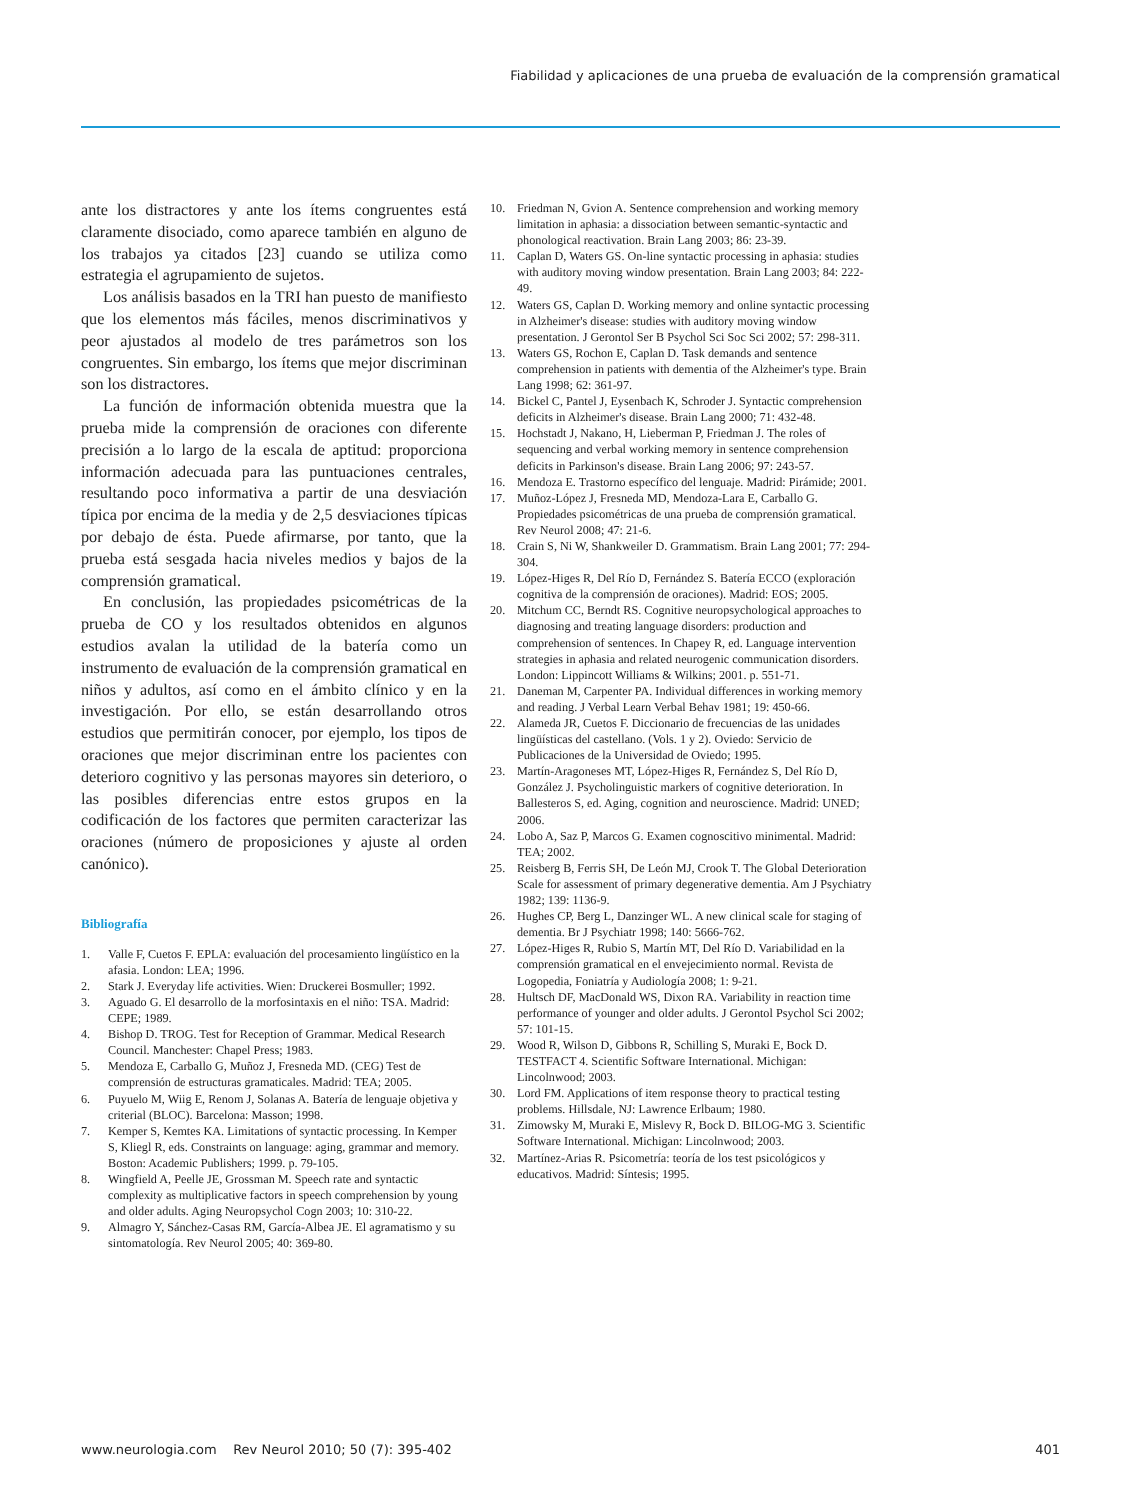Fiabilidad y aplicaciones de una prueba de evaluación de la comprensión gramatical
ante los distractores y ante los ítems congruentes está claramente disociado, como aparece también en alguno de los trabajos ya citados [23] cuando se utiliza como estrategia el agrupamiento de sujetos.
Los análisis basados en la TRI han puesto de manifiesto que los elementos más fáciles, menos discriminativos y peor ajustados al modelo de tres parámetros son los congruentes. Sin embargo, los ítems que mejor discriminan son los distractores.
La función de información obtenida muestra que la prueba mide la comprensión de oraciones con diferente precisión a lo largo de la escala de aptitud: proporciona información adecuada para las puntuaciones centrales, resultando poco informativa a partir de una desviación típica por encima de la media y de 2,5 desviaciones típicas por debajo de ésta. Puede afirmarse, por tanto, que la prueba está sesgada hacia niveles medios y bajos de la comprensión gramatical.
En conclusión, las propiedades psicométricas de la prueba de CO y los resultados obtenidos en algunos estudios avalan la utilidad de la batería como un instrumento de evaluación de la comprensión gramatical en niños y adultos, así como en el ámbito clínico y en la investigación. Por ello, se están desarrollando otros estudios que permitirán conocer, por ejemplo, los tipos de oraciones que mejor discriminan entre los pacientes con deterioro cognitivo y las personas mayores sin deterioro, o las posibles diferencias entre estos grupos en la codificación de los factores que permiten caracterizar las oraciones (número de proposiciones y ajuste al orden canónico).
Bibliografía
1. Valle F, Cuetos F. EPLA: evaluación del procesamiento lingüístico en la afasia. London: LEA; 1996.
2. Stark J. Everyday life activities. Wien: Druckerei Bosmuller; 1992.
3. Aguado G. El desarrollo de la morfosintaxis en el niño: TSA. Madrid: CEPE; 1989.
4. Bishop D. TROG. Test for Reception of Grammar. Medical Research Council. Manchester: Chapel Press; 1983.
5. Mendoza E, Carballo G, Muñoz J, Fresneda MD. (CEG) Test de comprensión de estructuras gramaticales. Madrid: TEA; 2005.
6. Puyuelo M, Wiig E, Renom J, Solanas A. Batería de lenguaje objetiva y criterial (BLOC). Barcelona: Masson; 1998.
7. Kemper S, Kemtes KA. Limitations of syntactic processing. In Kemper S, Kliegl R, eds. Constraints on language: aging, grammar and memory. Boston: Academic Publishers; 1999. p. 79-105.
8. Wingfield A, Peelle JE, Grossman M. Speech rate and syntactic complexity as multiplicative factors in speech comprehension by young and older adults. Aging Neuropsychol Cogn 2003; 10: 310-22.
9. Almagro Y, Sánchez-Casas RM, García-Albea JE. El agramatismo y su sintomatología. Rev Neurol 2005; 40: 369-80.
10. Friedman N, Gvion A. Sentence comprehension and working memory limitation in aphasia: a dissociation between semantic-syntactic and phonological reactivation. Brain Lang 2003; 86: 23-39.
11. Caplan D, Waters GS. On-line syntactic processing in aphasia: studies with auditory moving window presentation. Brain Lang 2003; 84: 222-49.
12. Waters GS, Caplan D. Working memory and online syntactic processing in Alzheimer's disease: studies with auditory moving window presentation. J Gerontol Ser B Psychol Sci Soc Sci 2002; 57: 298-311.
13. Waters GS, Rochon E, Caplan D. Task demands and sentence comprehension in patients with dementia of the Alzheimer's type. Brain Lang 1998; 62: 361-97.
14. Bickel C, Pantel J, Eysenbach K, Schroder J. Syntactic comprehension deficits in Alzheimer's disease. Brain Lang 2000; 71: 432-48.
15. Hochstadt J, Nakano, H, Lieberman P, Friedman J. The roles of sequencing and verbal working memory in sentence comprehension deficits in Parkinson's disease. Brain Lang 2006; 97: 243-57.
16. Mendoza E. Trastorno específico del lenguaje. Madrid: Pirámide; 2001.
17. Muñoz-López J, Fresneda MD, Mendoza-Lara E, Carballo G. Propiedades psicométricas de una prueba de comprensión gramatical. Rev Neurol 2008; 47: 21-6.
18. Crain S, Ni W, Shankweiler D. Grammatism. Brain Lang 2001; 77: 294-304.
19. López-Higes R, Del Río D, Fernández S. Batería ECCO (exploración cognitiva de la comprensión de oraciones). Madrid: EOS; 2005.
20. Mitchum CC, Berndt RS. Cognitive neuropsychological approaches to diagnosing and treating language disorders: production and comprehension of sentences. In Chapey R, ed. Language intervention strategies in aphasia and related neurogenic communication disorders. London: Lippincott Williams & Wilkins; 2001. p. 551-71.
21. Daneman M, Carpenter PA. Individual differences in working memory and reading. J Verbal Learn Verbal Behav 1981; 19: 450-66.
22. Alameda JR, Cuetos F. Diccionario de frecuencias de las unidades lingüísticas del castellano. (Vols. 1 y 2). Oviedo: Servicio de Publicaciones de la Universidad de Oviedo; 1995.
23. Martín-Aragoneses MT, López-Higes R, Fernández S, Del Río D, González J. Psycholinguistic markers of cognitive deterioration. In Ballesteros S, ed. Aging, cognition and neuroscience. Madrid: UNED; 2006.
24. Lobo A, Saz P, Marcos G. Examen cognoscitivo minimental. Madrid: TEA; 2002.
25. Reisberg B, Ferris SH, De León MJ, Crook T. The Global Deterioration Scale for assessment of primary degenerative dementia. Am J Psychiatry 1982; 139: 1136-9.
26. Hughes CP, Berg L, Danzinger WL. A new clinical scale for staging of dementia. Br J Psychiatr 1998; 140: 5666-762.
27. López-Higes R, Rubio S, Martín MT, Del Río D. Variabilidad en la comprensión gramatical en el envejecimiento normal. Revista de Logopedia, Foniatría y Audiología 2008; 1: 9-21.
28. Hultsch DF, MacDonald WS, Dixon RA. Variability in reaction time performance of younger and older adults. J Gerontol Psychol Sci 2002; 57: 101-15.
29. Wood R, Wilson D, Gibbons R, Schilling S, Muraki E, Bock D. TESTFACT 4. Scientific Software International. Michigan: Lincolnwood; 2003.
30. Lord FM. Applications of item response theory to practical testing problems. Hillsdale, NJ: Lawrence Erlbaum; 1980.
31. Zimowsky M, Muraki E, Mislevy R, Bock D. BILOG-MG 3. Scientific Software International. Michigan: Lincolnwood; 2003.
32. Martínez-Arias R. Psicometría: teoría de los test psicológicos y educativos. Madrid: Síntesis; 1995.
www.neurologia.com Rev Neurol 2010; 50 (7): 395-402
401